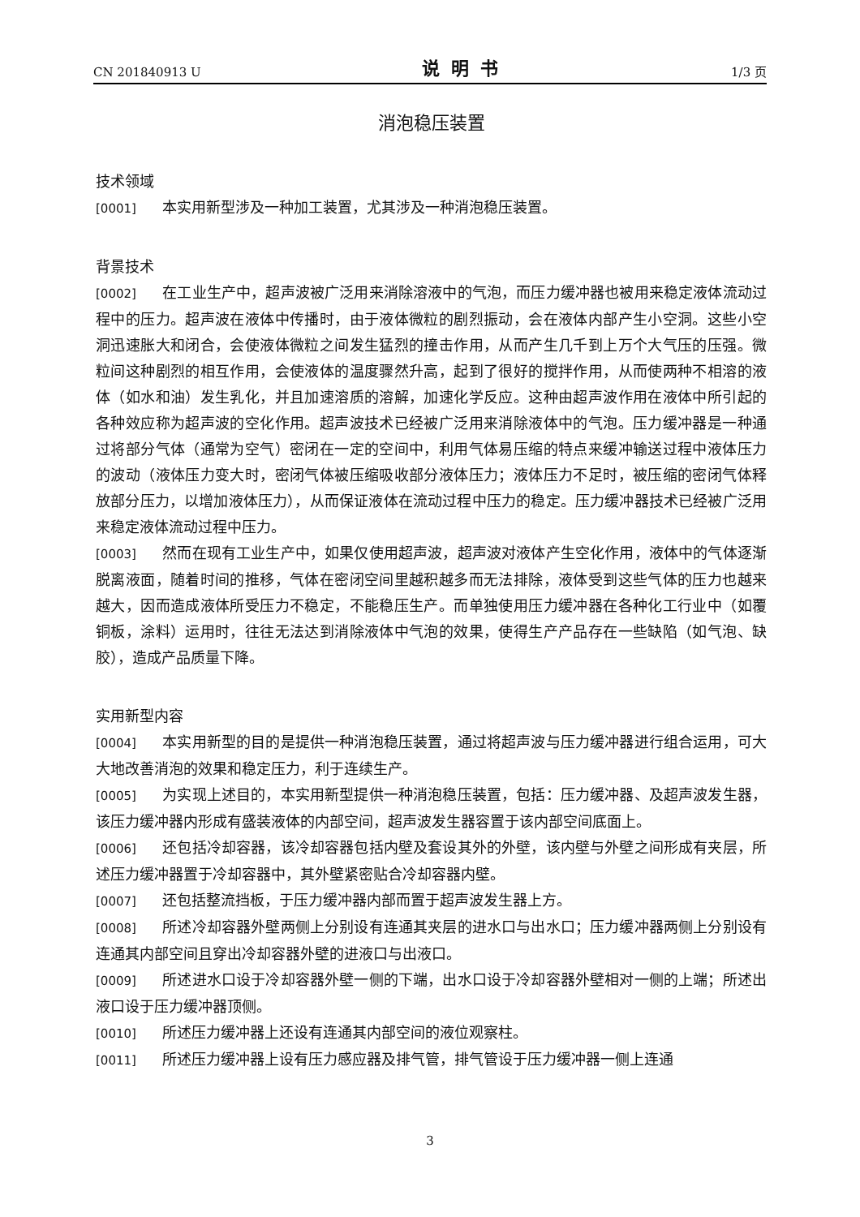CN 201840913 U 说明书 1/3 页
消泡稳压装置
技术领域
[0001] 本实用新型涉及一种加工装置，尤其涉及一种消泡稳压装置。
背景技术
[0002] 在工业生产中，超声波被广泛用来消除溶液中的气泡，而压力缓冲器也被用来稳定液体流动过程中的压力。超声波在液体中传播时，由于液体微粒的剧烈振动，会在液体内部产生小空洞。这些小空洞迅速胀大和闭合，会使液体微粒之间发生猛烈的撞击作用，从而产生几千到上万个大气压的压强。微粒间这种剧烈的相互作用，会使液体的温度骤然升高，起到了很好的搅拌作用，从而使两种不相溶的液体（如水和油）发生乳化，并且加速溶质的溶解，加速化学反应。这种由超声波作用在液体中所引起的各种效应称为超声波的空化作用。超声波技术已经被广泛用来消除液体中的气泡。压力缓冲器是一种通过将部分气体（通常为空气）密闭在一定的空间中，利用气体易压缩的特点来缓冲输送过程中液体压力的波动（液体压力变大时，密闭气体被压缩吸收部分液体压力；液体压力不足时，被压缩的密闭气体释放部分压力，以增加液体压力），从而保证液体在流动过程中压力的稳定。压力缓冲器技术已经被广泛用来稳定液体流动过程中压力。
[0003] 然而在现有工业生产中，如果仅使用超声波，超声波对液体产生空化作用，液体中的气体逐渐脱离液面，随着时间的推移，气体在密闭空间里越积越多而无法排除，液体受到这些气体的压力也越来越大，因而造成液体所受压力不稳定，不能稳压生产。而单独使用压力缓冲器在各种化工行业中（如覆铜板，涂料）运用时，往往无法达到消除液体中气泡的效果，使得生产产品存在一些缺陷（如气泡、缺胶），造成产品质量下降。
实用新型内容
[0004] 本实用新型的目的是提供一种消泡稳压装置，通过将超声波与压力缓冲器进行组合运用，可大大地改善消泡的效果和稳定压力，利于连续生产。
[0005] 为实现上述目的，本实用新型提供一种消泡稳压装置，包括：压力缓冲器、及超声波发生器，该压力缓冲器内形成有盛装液体的内部空间，超声波发生器容置于该内部空间底面上。
[0006] 还包括冷却容器，该冷却容器包括内壁及套设其外的外壁，该内壁与外壁之间形成有夹层，所述压力缓冲器置于冷却容器中，其外壁紧密贴合冷却容器内壁。
[0007] 还包括整流挡板，于压力缓冲器内部而置于超声波发生器上方。
[0008] 所述冷却容器外壁两侧上分别设有连通其夹层的进水口与出水口；压力缓冲器两侧上分别设有连通其内部空间且穿出冷却容器外壁的进液口与出液口。
[0009] 所述进水口设于冷却容器外壁一侧的下端，出水口设于冷却容器外壁相对一侧的上端；所述出液口设于压力缓冲器顶侧。
[0010] 所述压力缓冲器上还设有连通其内部空间的液位观察柱。
[0011] 所述压力缓冲器上设有压力感应器及排气管，排气管设于压力缓冲器一侧上连通
3